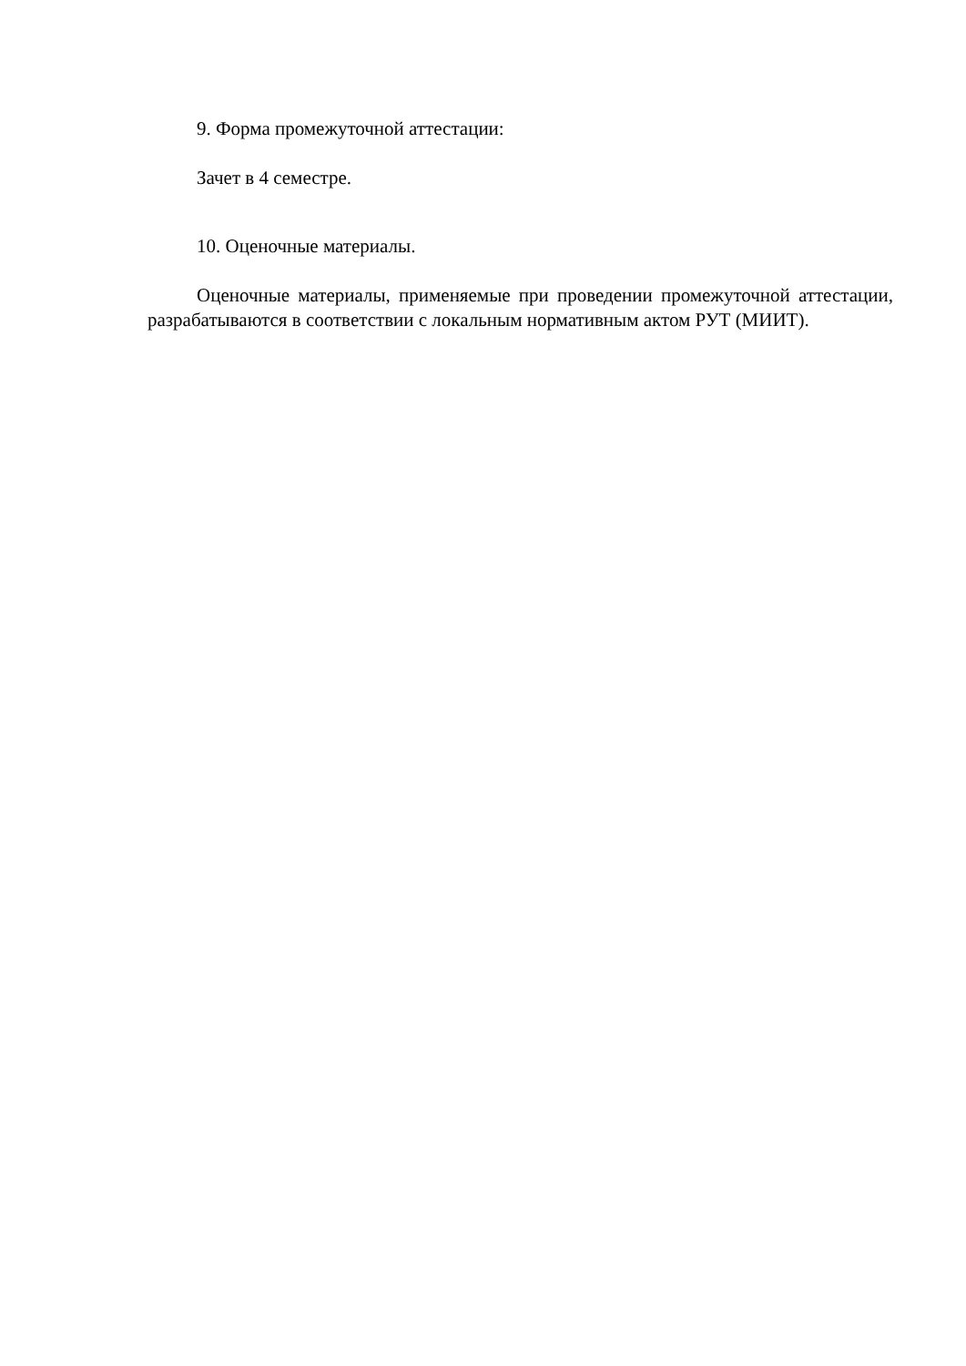9. Форма промежуточной аттестации:
Зачет в 4 семестре.
10. Оценочные материалы.
Оценочные материалы, применяемые при проведении промежуточной аттестации, разрабатываются в соответствии с локальным нормативным актом РУТ (МИИТ).